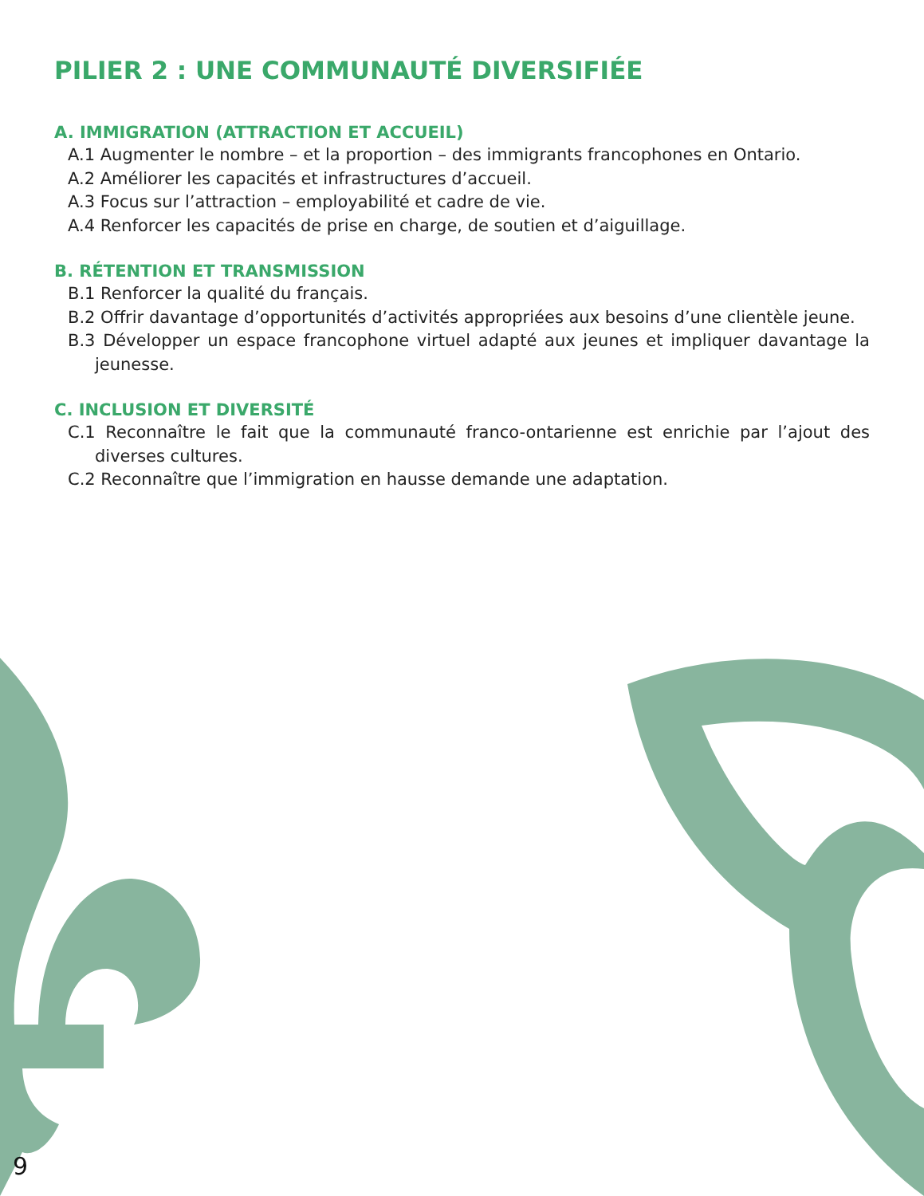PILIER 2 : UNE COMMUNAUTÉ DIVERSIFIÉE
A. IMMIGRATION (ATTRACTION ET ACCUEIL)
A.1 Augmenter le nombre – et la proportion – des immigrants francophones en Ontario.
A.2 Améliorer les capacités et infrastructures d’accueil.
A.3 Focus sur l’attraction – employabilité et cadre de vie.
A.4 Renforcer les capacités de prise en charge, de soutien et d’aiguillage.
B. RÉTENTION ET TRANSMISSION
B.1 Renforcer la qualité du français.
B.2 Offrir davantage d’opportunités d’activités appropriées aux besoins d’une clientèle jeune.
B.3 Développer un espace francophone virtuel adapté aux jeunes et impliquer davantage la jeunesse.
C. INCLUSION ET DIVERSITÉ
C.1 Reconnaître le fait que la communauté franco-ontarienne est enrichie par l’ajout des diverses cultures.
C.2 Reconnaître que l’immigration en hausse demande une adaptation.
9